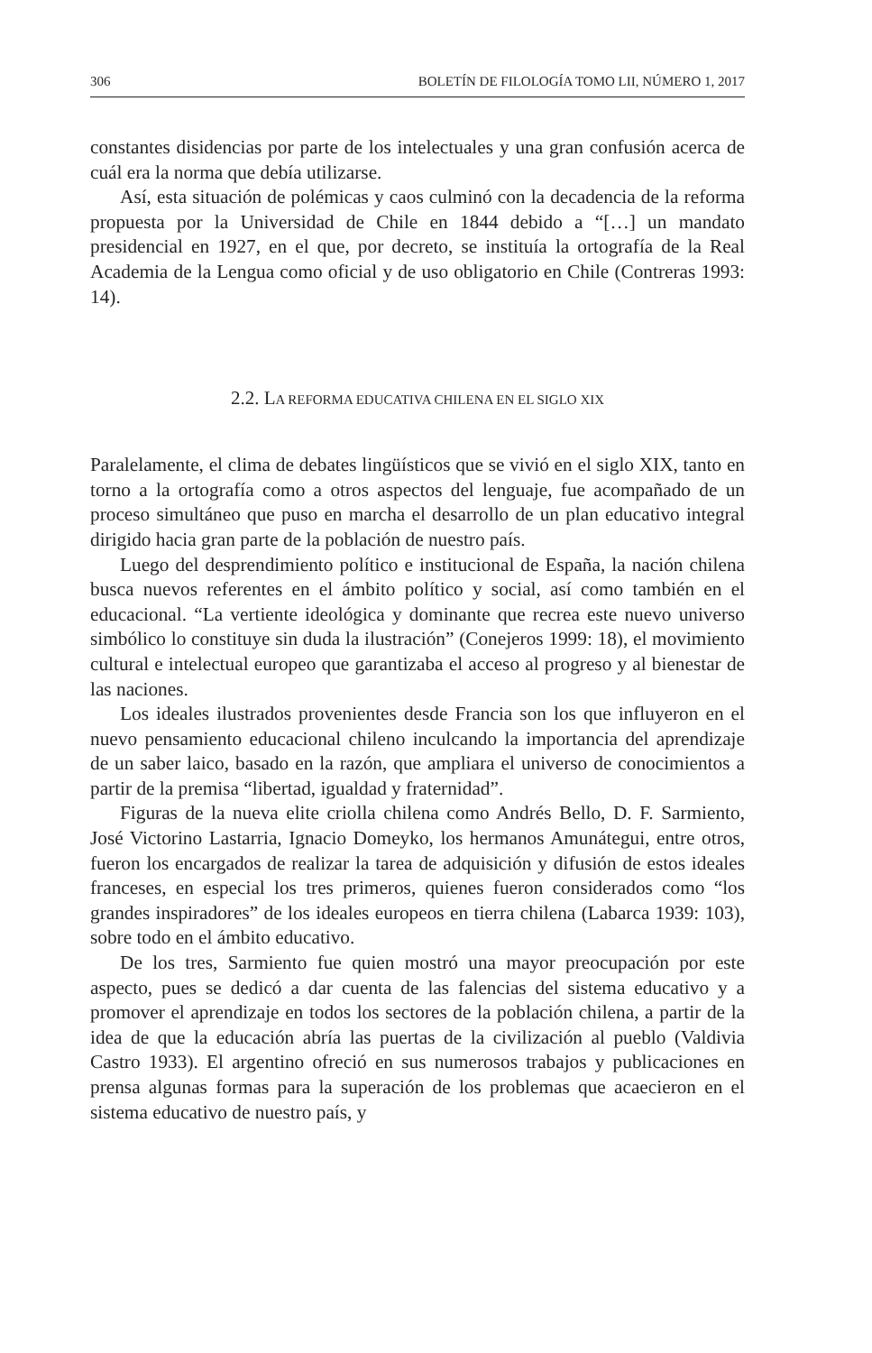306 BOLETÍN DE FILOLOGÍA TOMO LII, NÚMERO 1, 2017
constantes disidencias por parte de los intelectuales y una gran confusión acerca de cuál era la norma que debía utilizarse.
Así, esta situación de polémicas y caos culminó con la decadencia de la reforma propuesta por la Universidad de Chile en 1844 debido a “[…] un mandato presidencial en 1927, en el que, por decreto, se instituía la ortografía de la Real Academia de la Lengua como oficial y de uso obligatorio en Chile (Contreras 1993: 14).
2.2. LA REFORMA EDUCATIVA CHILENA EN EL SIGLO XIX
Paralelamente, el clima de debates lingüísticos que se vivió en el siglo XIX, tanto en torno a la ortografía como a otros aspectos del lenguaje, fue acompañado de un proceso simultáneo que puso en marcha el desarrollo de un plan educativo integral dirigido hacia gran parte de la población de nuestro país.
Luego del desprendimiento político e institucional de España, la nación chilena busca nuevos referentes en el ámbito político y social, así como también en el educacional. “La vertiente ideológica y dominante que recrea este nuevo universo simbólico lo constituye sin duda la ilustración” (Conejeros 1999: 18), el movimiento cultural e intelectual europeo que garantizaba el acceso al progreso y al bienestar de las naciones.
Los ideales ilustrados provenientes desde Francia son los que influyeron en el nuevo pensamiento educacional chileno inculcando la importancia del aprendizaje de un saber laico, basado en la razón, que ampliara el universo de conocimientos a partir de la premisa “libertad, igualdad y fraternidad”.
Figuras de la nueva elite criolla chilena como Andrés Bello, D. F. Sarmiento, José Victorino Lastarria, Ignacio Domeyko, los hermanos Amunátegui, entre otros, fueron los encargados de realizar la tarea de adquisición y difusión de estos ideales franceses, en especial los tres primeros, quienes fueron considerados como “los grandes inspiradores” de los ideales europeos en tierra chilena (Labarca 1939: 103), sobre todo en el ámbito educativo.
De los tres, Sarmiento fue quien mostró una mayor preocupación por este aspecto, pues se dedicó a dar cuenta de las falencias del sistema educativo y a promover el aprendizaje en todos los sectores de la población chilena, a partir de la idea de que la educación abría las puertas de la civilización al pueblo (Valdivia Castro 1933). El argentino ofreció en sus numerosos trabajos y publicaciones en prensa algunas formas para la superación de los problemas que acaecieron en el sistema educativo de nuestro país, y